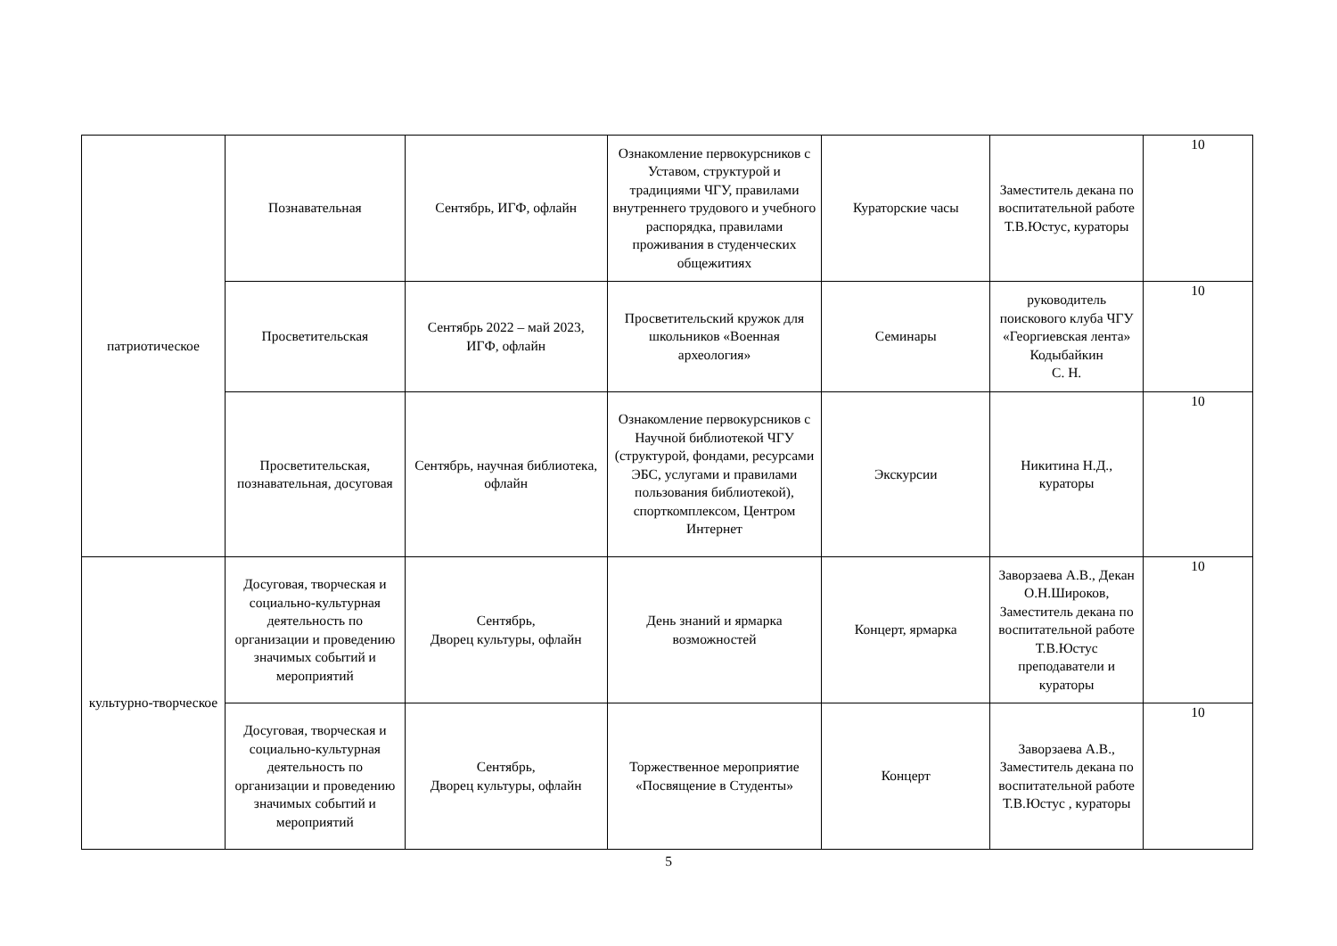| патриотическое | Познавательная | Сентябрь, ИГФ, офлайн | Ознакомление первокурсников с Уставом, структурой и традициями ЧГУ, правилами внутреннего трудового и учебного распорядка, правилами проживания в студенческих общежитиях | Кураторские часы | Заместитель декана по воспитательной работе Т.В.Юстус, кураторы | 10 |
| | Просветительская | Сентябрь 2022 – май 2023, ИГФ, офлайн | Просветительский кружок для школьников «Военная археология» | Семинары | руководитель поискового клуба ЧГУ «Георгиевская лента» Кодыбайкин С. Н. | 10 |
| | Просветительская, познавательная, досуговая | Сентябрь, научная библиотека, офлайн | Ознакомление первокурсников с Научной библиотекой ЧГУ (структурой, фондами, ресурсами ЭБС, услугами и правилами пользования библиотекой), спорткомплексом, Центром Интернет | Экскурсии | Никитина Н.Д., кураторы | 10 |
| культурно-творческое | Досуговая, творческая и социально-культурная деятельность по организации и проведению значимых событий и мероприятий | Сентябрь, Дворец культуры, офлайн | День знаний и ярмарка возможностей | Концерт, ярмарка | Заворзаева А.В., Декан О.Н.Широков, Заместитель декана по воспитательной работе Т.В.Юстус преподаватели и кураторы | 10 |
| | Досуговая, творческая и социально-культурная деятельность по организации и проведению значимых событий и мероприятий | Сентябрь, Дворец культуры, офлайн | Торжественное мероприятие «Посвящение в Студенты» | Концерт | Заворзаева А.В., Заместитель декана по воспитательной работе Т.В.Юстус , кураторы | 10 |
5